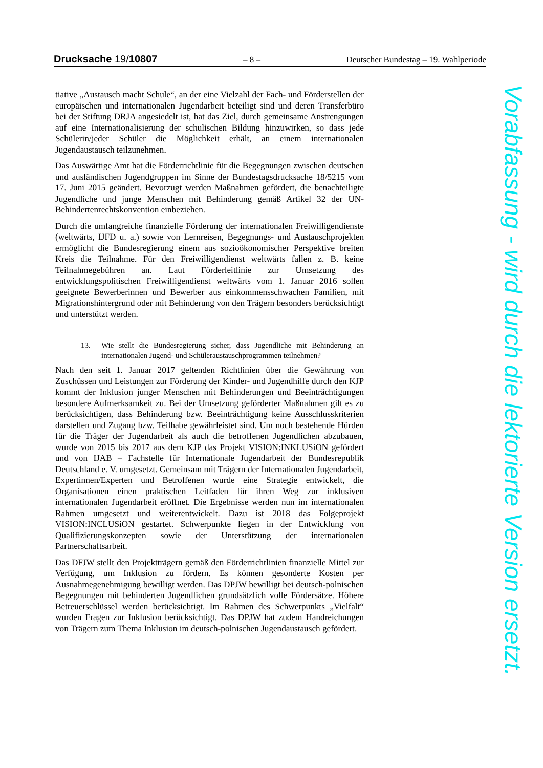Drucksache 19/10807 – 8 – Deutscher Bundestag – 19. Wahlperiode
tiative „Austausch macht Schule“, an der eine Vielzahl der Fach- und Förderstellen der europäischen und internationalen Jugendarbeit beteiligt sind und deren Transferbüro bei der Stiftung DRJA angesiedelt ist, hat das Ziel, durch gemeinsame Anstrengungen auf eine Internationalisierung der schulischen Bildung hinzuwirken, so dass jede Schülerin/jeder Schüler die Möglichkeit erhält, an einem internationalen Jugendaustausch teilzunehmen.
Das Auswärtige Amt hat die Förderrichtlinie für die Begegnungen zwischen deutschen und ausländischen Jugendgruppen im Sinne der Bundestagsdrucksache 18/5215 vom 17. Juni 2015 geändert. Bevorzugt werden Maßnahmen gefördert, die benachteiligte Jugendliche und junge Menschen mit Behinderung gemäß Artikel 32 der UN-Behindertenrechtskonvention einbeziehen.
Durch die umfangreiche finanzielle Förderung der internationalen Freiwilligendienste (weltwärts, IJFD u. a.) sowie von Lernreisen, Begegnungs- und Austauschprojekten ermöglicht die Bundesregierung einem aus sozioökonomischer Perspektive breiten Kreis die Teilnahme. Für den Freiwilligendienst weltwärts fallen z. B. keine Teilnahmegebühren an. Laut Förderleitlinie zur Umsetzung des entwicklungspolitischen Freiwilligendienst weltwärts vom 1. Januar 2016 sollen geeignete Bewerberinnen und Bewerber aus einkommensschwachen Familien, mit Migrationshintergrund oder mit Behinderung von den Trägern besonders berücksichtigt und unterstützt werden.
13. Wie stellt die Bundesregierung sicher, dass Jugendliche mit Behinderung an internationalen Jugend- und Schüleraustauschprogrammen teilnehmen?
Nach den seit 1. Januar 2017 geltenden Richtlinien über die Gewährung von Zuschüssen und Leistungen zur Förderung der Kinder- und Jugendhilfe durch den KJP kommt der Inklusion junger Menschen mit Behinderungen und Beeinträchtigungen besondere Aufmerksamkeit zu. Bei der Umsetzung geförderter Maßnahmen gilt es zu berücksichtigen, dass Behinderung bzw. Beeinträchtigung keine Ausschlusskriterien darstellen und Zugang bzw. Teilhabe gewährleistet sind. Um noch bestehende Hürden für die Träger der Jugendarbeit als auch die betroffenen Jugendlichen abzubauen, wurde von 2015 bis 2017 aus dem KJP das Projekt VISION:INKLUSiON gefördert und von IJAB – Fachstelle für Internationale Jugendarbeit der Bundesrepublik Deutschland e. V. umgesetzt. Gemeinsam mit Trägern der Internationalen Jugendarbeit, Expertinnen/Experten und Betroffenen wurde eine Strategie entwickelt, die Organisationen einen praktischen Leitfaden für ihren Weg zur inklusiven internationalen Jugendarbeit eröffnet. Die Ergebnisse werden nun im internationalen Rahmen umgesetzt und weiterentwickelt. Dazu ist 2018 das Folgeprojekt VISION:INCLUSiON gestartet. Schwerpunkte liegen in der Entwicklung von Qualifizierungskonzepten sowie der Unterstützung der internationalen Partnerschaftsarbeit.
Das DFJW stellt den Projektträgern gemäß den Förderrichtlinien finanzielle Mittel zur Verfügung, um Inklusion zu fördern. Es können gesonderte Kosten per Ausnahmegenehmigung bewilligt werden. Das DPJW bewilligt bei deutsch-polnischen Begegnungen mit behinderten Jugendlichen grundsätzlich volle Fördersätze. Höhere Betreuerschlüssel werden berücksichtigt. Im Rahmen des Schwerpunkts „Vielfalt“ wurden Fragen zur Inklusion berücksichtigt. Das DPJW hat zudem Handreichungen von Trägern zum Thema Inklusion im deutsch-polnischen Jugendaustausch gefördert.
Vorabfassung - wird durch die lektorierte Version ersetzt.